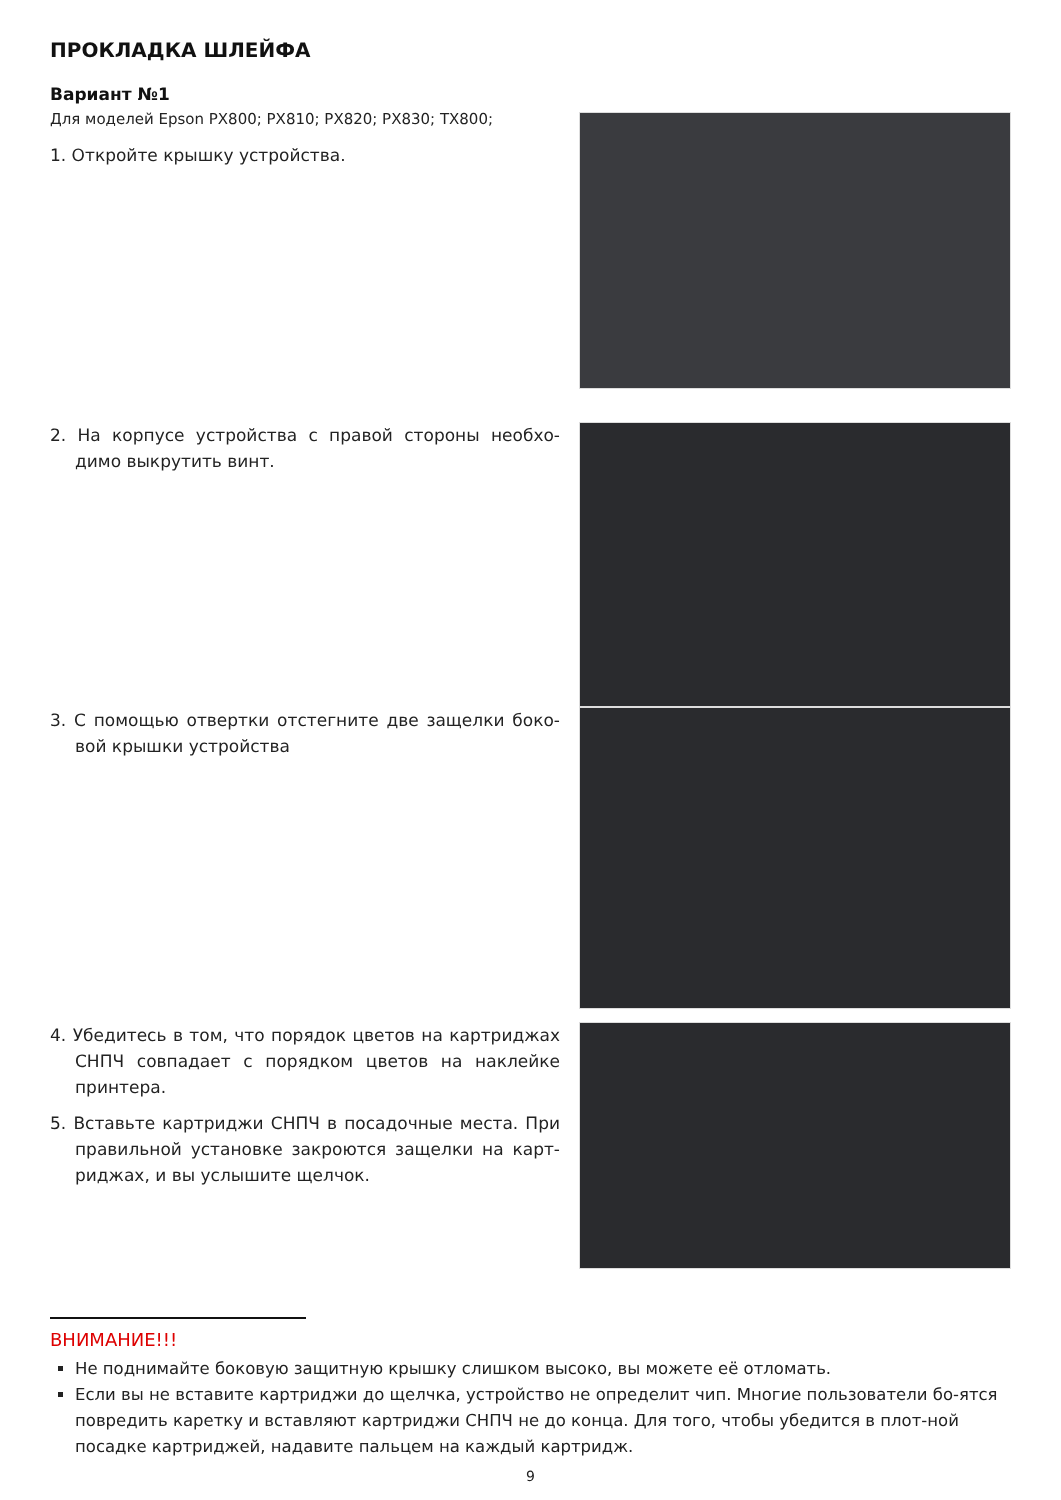ПРОКЛАДКА ШЛЕЙФА
Вариант №1
Для моделей Epson PX800; PX810; PX820; PX830; TX800;
1. Откройте крышку устройства.
2. На корпусе устройства с правой стороны необхо-димо выкрутить винт.
3. С помощью отвертки отстегните две защелки боко-вой крышки устройства
4. Убедитесь в том, что порядок цветов на картриджах СНПЧ совпадает с порядком цветов на наклейке принтера.
5. Вставьте картриджи СНПЧ в посадочные места. При правильной установке закроются защелки на карт-риджах, и вы услышите щелчок.
ВНИМАНИЕ!!!
Не поднимайте боковую защитную крышку слишком высоко, вы можете её отломать.
Если вы не вставите картриджи до щелчка, устройство не определит чип. Многие пользователи бо-ятся повредить каретку и вставляют картриджи СНПЧ не до конца. Для того, чтобы убедится в плот-ной посадке картриджей, надавите пальцем на каждый картридж.
9